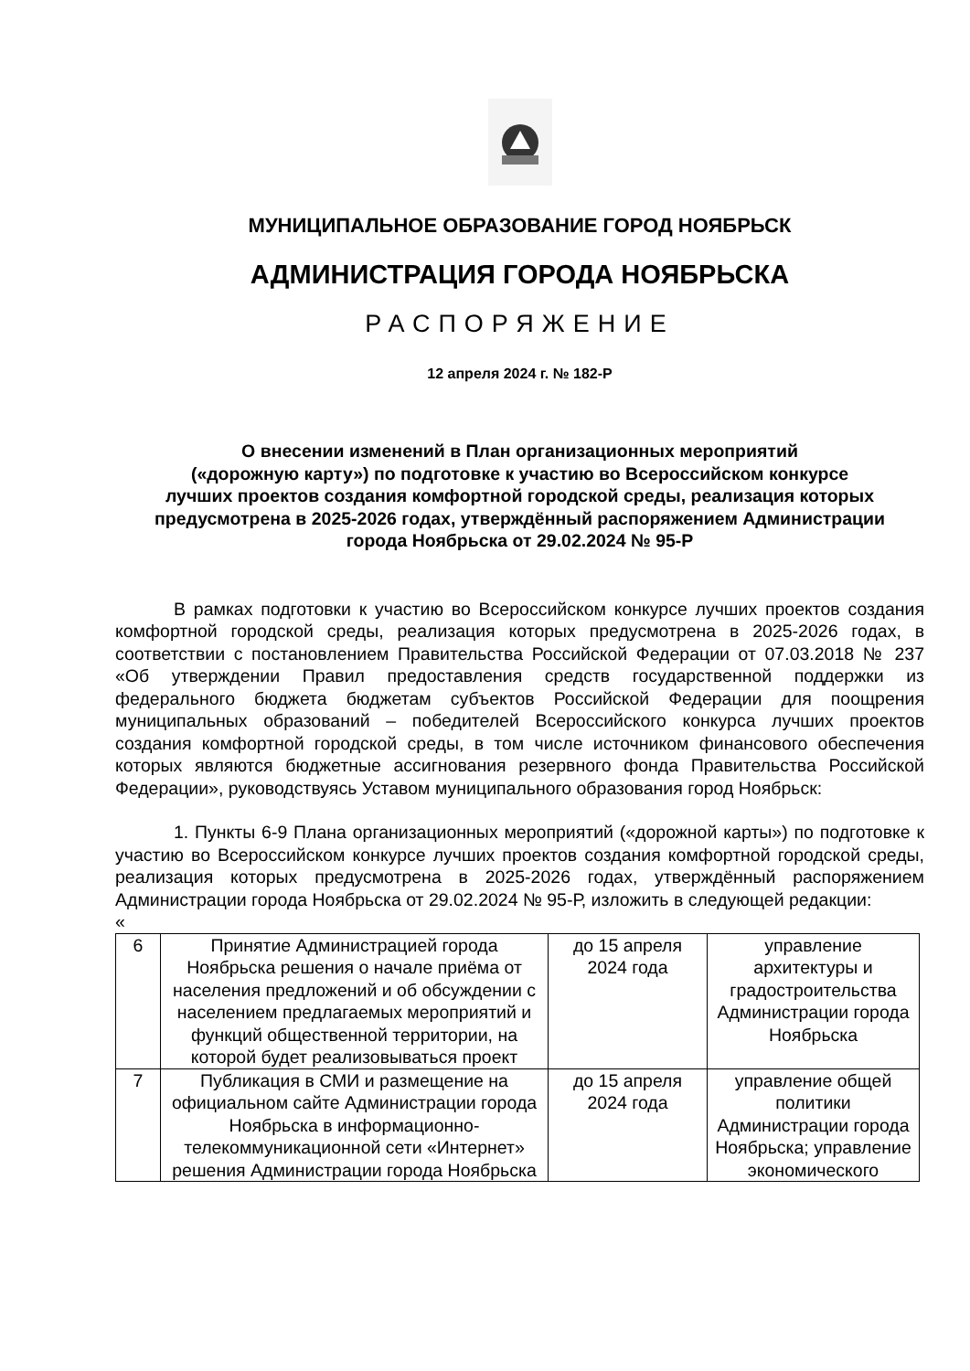МУНИЦИПАЛЬНОЕ ОБРАЗОВАНИЕ ГОРОД НОЯБРЬСК
АДМИНИСТРАЦИЯ ГОРОДА НОЯБРЬСКА
РАСПОРЯЖЕНИЕ
12 апреля 2024 г. № 182-Р
О внесении изменений в План организационных мероприятий
(«дорожную карту») по подготовке к участию во Всероссийском конкурсе
лучших проектов создания комфортной городской среды, реализация которых
предусмотрена в 2025-2026 годах, утверждённый распоряжением Администрации
города Ноябрьска от 29.02.2024 № 95-Р
В рамках подготовки к участию во Всероссийском конкурсе лучших проектов создания комфортной городской среды, реализация которых предусмотрена в 2025-2026 годах, в соответствии с постановлением Правительства Российской Федерации от 07.03.2018 № 237 «Об утверждении Правил предоставления средств государственной поддержки из федерального бюджета бюджетам субъектов Российской Федерации для поощрения муниципальных образований – победителей Всероссийского конкурса лучших проектов создания комфортной городской среды, в том числе источником финансового обеспечения которых являются бюджетные ассигнования резервного фонда Правительства Российской Федерации», руководствуясь Уставом муниципального образования город Ноябрьск:
1. Пункты 6-9 Плана организационных мероприятий («дорожной карты») по подготовке к участию во Всероссийском конкурсе лучших проектов создания комфортной городской среды, реализация которых предусмотрена в 2025-2026 годах, утверждённый распоряжением Администрации города Ноябрьска от 29.02.2024 № 95-Р, изложить в следующей редакции:
«
| 6 | Принятие Администрацией города Ноябрьска решения о начале приёма от населения предложений и об обсуждении с населением предлагаемых мероприятий и функций общественной территории, на которой будет реализовываться проект | до 15 апреля 2024 года | управление архитектуры и градостроительства Администрации города Ноябрьска |
| 7 | Публикация в СМИ и размещение на официальном сайте Администрации города Ноябрьска в информационно-телекоммуникационной сети «Интернет» решения Администрации города Ноябрьска | до 15 апреля 2024 года | управление общей политики Администрации города Ноябрьска; управление экономического |